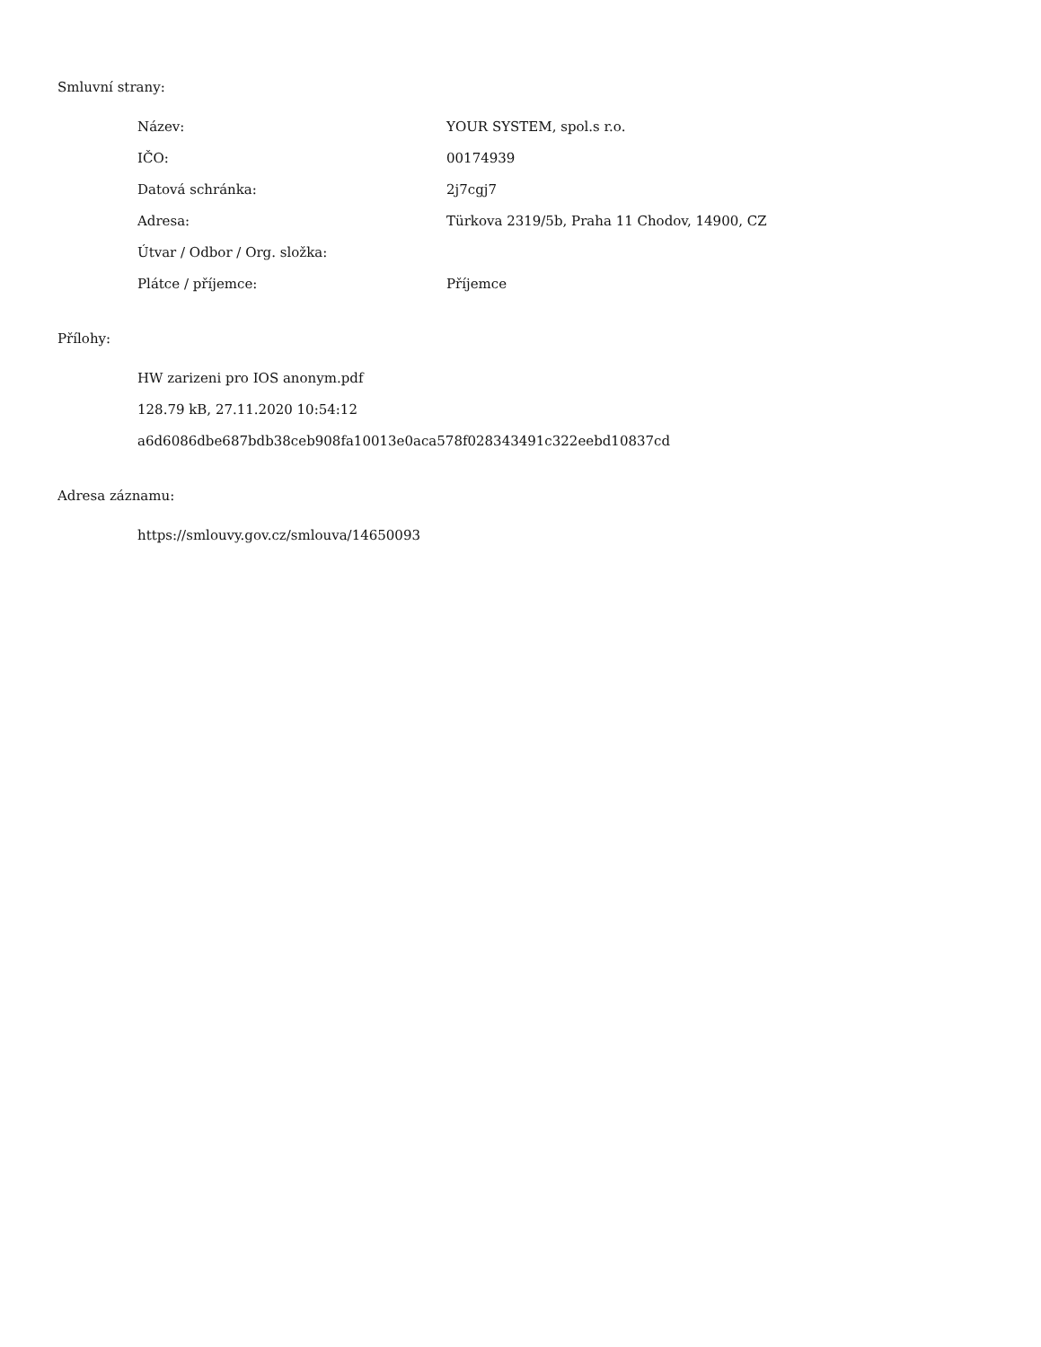Smluvní strany:
| Název: | YOUR SYSTEM, spol.s r.o. |
| IČO: | 00174939 |
| Datová schránka: | 2j7cgj7 |
| Adresa: | Türkova 2319/5b, Praha 11 Chodov, 14900, CZ |
| Útvar / Odbor / Org. složka: | |
| Plátce / příjemce: | Příjemce |
Přílohy:
HW zarizeni pro IOS anonym.pdf
128.79 kB, 27.11.2020 10:54:12
a6d6086dbe687bdb38ceb908fa10013e0aca578f028343491c322eebd10837cd
Adresa záznamu:
https://smlouvy.gov.cz/smlouva/14650093